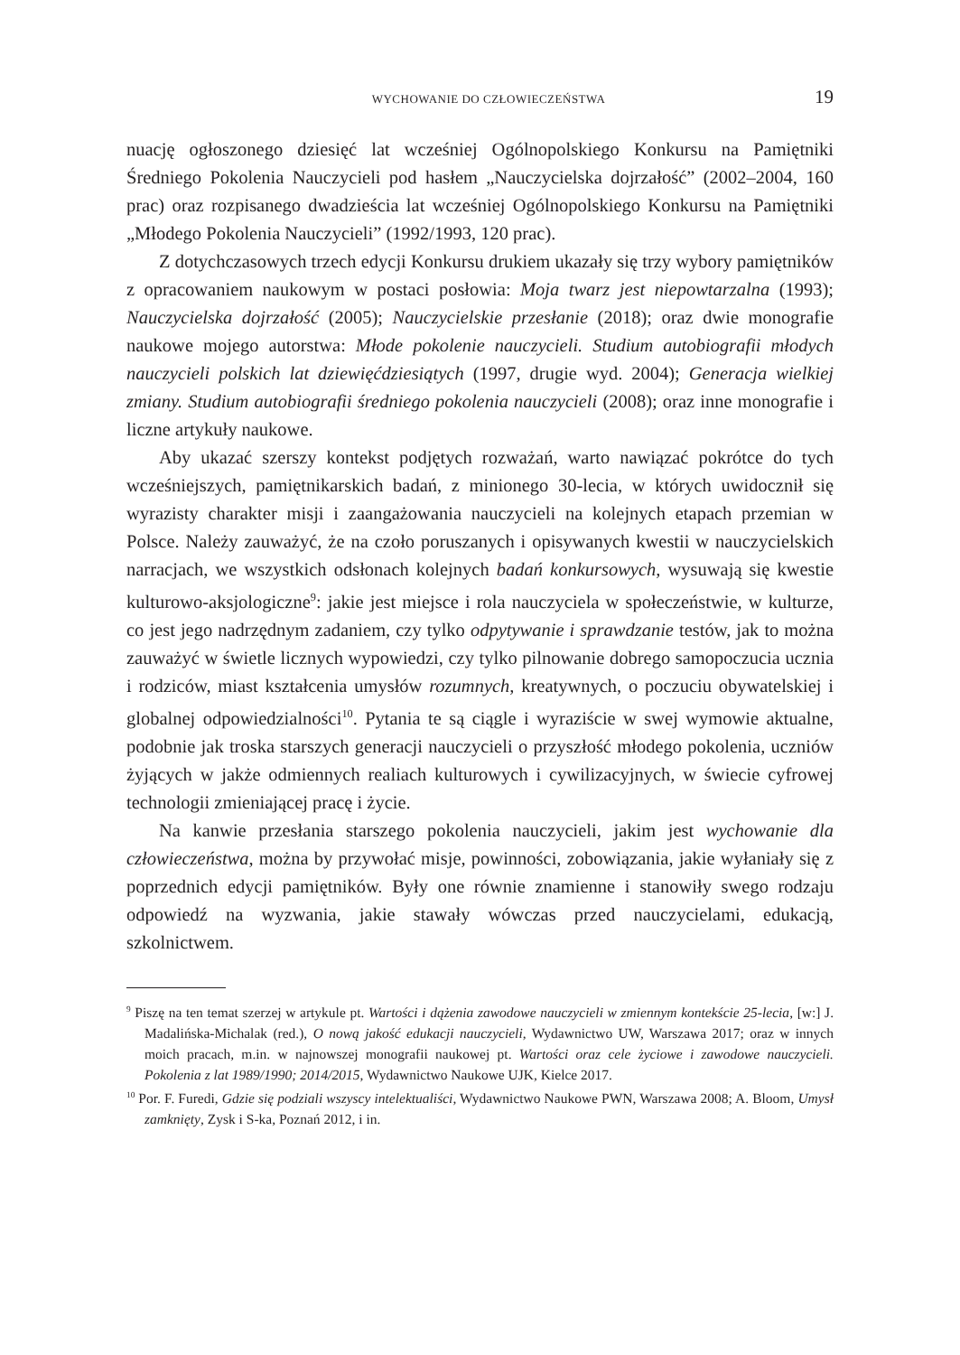WYCHOWANIE DO CZŁOWIECZEŃSTWA 19
nuację ogłoszonego dziesięć lat wcześniej Ogólnopolskiego Konkursu na Pamiętniki Średniego Pokolenia Nauczycieli pod hasłem „Nauczycielska dojrzałość” (2002–2004, 160 prac) oraz rozpisanego dwadzieścia lat wcześniej Ogólnopolskiego Konkursu na Pamiętniki „Młodego Pokolenia Nauczycieli” (1992/1993, 120 prac).
Z dotychczasowych trzech edycji Konkursu drukiem ukazały się trzy wybory pamiętników z opracowaniem naukowym w postaci posłowia: Moja twarz jest niepowtarzalna (1993); Nauczycielska dojrzałość (2005); Nauczycielskie przesłanie (2018); oraz dwie monografie naukowe mojego autorstwa: Młode pokolenie nauczycieli. Studium autobiografii młodych nauczycieli polskich lat dziewięćdziesiątych (1997, drugie wyd. 2004); Generacja wielkiej zmiany. Studium autobiografii średniego pokolenia nauczycieli (2008); oraz inne monografie i liczne artykuły naukowe.
Aby ukazać szerszy kontekst podjętych rozważań, warto nawiązać pokrótce do tych wcześniejszych, pamiętnikarskich badań, z minionego 30-lecia, w których uwidocznił się wyrazisty charakter misji i zaangażowania nauczycieli na kolejnych etapach przemian w Polsce. Należy zauważyć, że na czoło poruszanych i opisywanych kwestii w nauczycielskich narracjach, we wszystkich odsłonach kolejnych badań konkursowych, wysuwają się kwestie kulturowo-aksjologiczne<sup>9</sup>: jakie jest miejsce i rola nauczyciela w społeczeństwie, w kulturze, co jest jego nadrzędnym zadaniem, czy tylko odpytywanie i sprawdzanie testów, jak to można zauważyć w świetle licznych wypowiedzi, czy tylko pilnowanie dobrego samopoczucia ucznia i rodziców, miast kształcenia umysłów rozumnych, kreatywnych, o poczuciu obywatelskiej i globalnej odpowiedzialności<sup>10</sup>. Pytania te są ciągle i wyraziście w swej wymowie aktualne, podobnie jak troska starszych generacji nauczycieli o przyszłość młodego pokolenia, uczniów żyjących w jakże odmiennych realiach kulturowych i cywilizacyjnych, w świecie cyfrowej technologii zmieniającej pracę i życie.
Na kanwie przesłania starszego pokolenia nauczycieli, jakim jest wychowanie dla człowieczeństwa, można by przywołać misje, powinności, zobowiązania, jakie wyłaniały się z poprzednich edycji pamiętników. Były one równie znamienne i stanowiły swego rodzaju odpowiedź na wyzwania, jakie stawały wówczas przed nauczycielami, edukacją, szkolnictwem.
<sup>9</sup> Piszę na ten temat szerzej w artykule pt. Wartości i dążenia zawodowe nauczycieli w zmiennym kontekście 25-lecia, [w:] J. Madalińska-Michalak (red.), O nową jakość edukacji nauczycieli, Wydawnictwo UW, Warszawa 2017; oraz w innych moich pracach, m.in. w najnowszej monografii naukowej pt. Wartości oraz cele życiowe i zawodowe nauczycieli. Pokolenia z lat 1989/1990; 2014/2015, Wydawnictwo Naukowe UJK, Kielce 2017.
<sup>10</sup> Por. F. Furedi, Gdzie się podziali wszyscy intelektualiści, Wydawnictwo Naukowe PWN, Warszawa 2008; A. Bloom, Umysł zamknięty, Zysk i S-ka, Poznań 2012, i in.